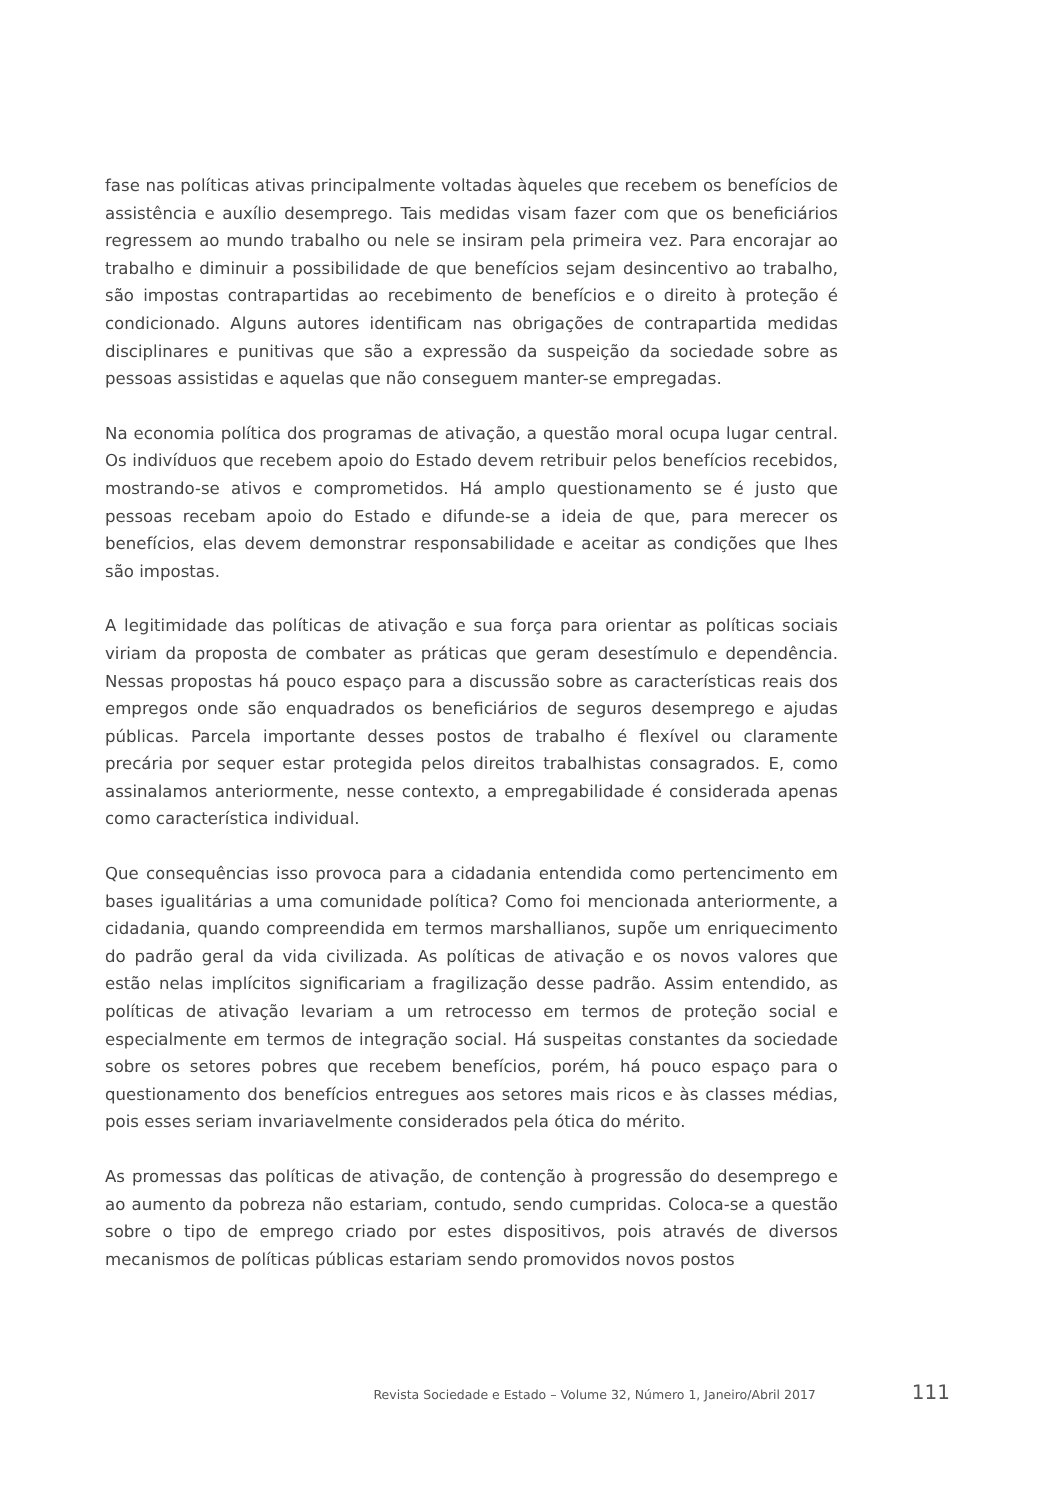fase nas políticas ativas principalmente voltadas àqueles que recebem os benefícios de assistência e auxílio desemprego. Tais medidas visam fazer com que os benefi­ciários regressem ao mundo trabalho ou nele se insiram pela primeira vez. Para en­corajar ao trabalho e diminuir a possibilidade de que benefícios sejam desincentivo ao trabalho, são impostas contrapartidas ao recebimento de benefícios e o direito à proteção é condicionado. Alguns autores identificam nas obrigações de contraparti­da medidas disciplinares e punitivas que são a expressão da suspeição da sociedade sobre as pessoas assistidas e aquelas que não conseguem manter-se empregadas.
Na economia política dos programas de ativação, a questão moral ocupa lugar cen­tral. Os indivíduos que recebem apoio do Estado devem retribuir pelos benefícios recebidos, mostrando-se ativos e comprometidos. Há amplo questionamento se é justo que pessoas recebam apoio do Estado e difunde-se a ideia de que, para me­recer os benefícios, elas devem demonstrar responsabilidade e aceitar as condições que lhes são impostas.
A legitimidade das políticas de ativação e sua força para orientar as políticas sociais viriam da proposta de combater as práticas que geram desestímulo e dependência. Nessas propostas há pouco espaço para a discussão sobre as características reais dos empregos onde são enquadrados os beneficiários de seguros desemprego e ajudas públicas. Parcela importante desses postos de trabalho é flexível ou clara­mente precária por sequer estar protegida pelos direitos trabalhistas consagrados. E, como assinalamos anteriormente, nesse contexto, a empregabilidade é conside­rada apenas como característica individual.
Que consequências isso provoca para a cidadania entendida como pertencimento em bases igualitárias a uma comunidade política? Como foi mencionada anterior­mente, a cidadania, quando compreendida em termos marshallianos, supõe um en­riquecimento do padrão geral da vida civilizada. As políticas de ativação e os novos valores que estão nelas implícitos significariam a fragilização desse padrão. Assim entendido, as políticas de ativação levariam a um retrocesso em termos de proteção social e especialmente em termos de integração social. Há suspeitas constantes da sociedade sobre os setores pobres que recebem benefícios, porém, há pouco espa­ço para o questionamento dos benefícios entregues aos setores mais ricos e às clas­ses médias, pois esses seriam invariavelmente considerados pela ótica do mérito.
As promessas das políticas de ativação, de contenção à progressão do desemprego e ao aumento da pobreza não estariam, contudo, sendo cumpridas. Coloca-se a questão sobre o tipo de emprego criado por estes dispositivos, pois através de di­versos mecanismos de políticas públicas estariam sendo promovidos novos postos
Revista Sociedade e Estado – Volume 32, Número 1, Janeiro/Abril 2017 111